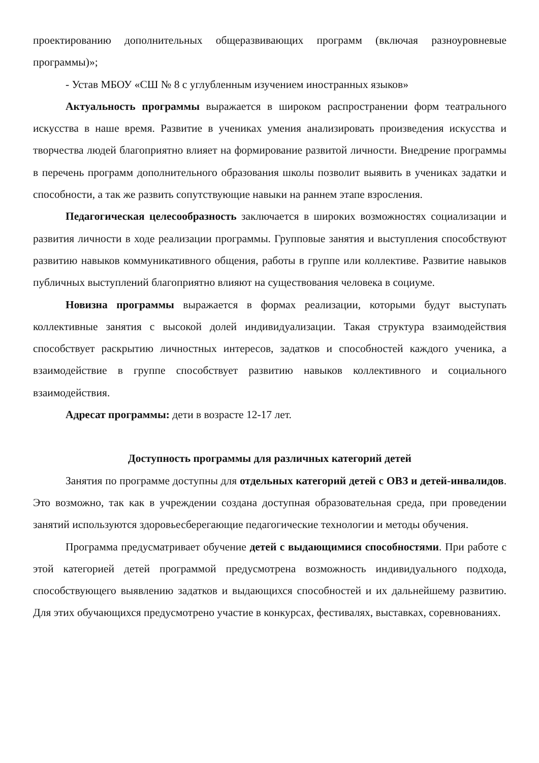проектированию дополнительных общеразвивающих программ (включая разноуровневые программы)»;
- Устав МБОУ «СШ № 8 с углубленным изучением иностранных языков»
Актуальность программы выражается в широком распространении форм театрального искусства в наше время. Развитие в учениках умения анализировать произведения искусства и творчества людей благоприятно влияет на формирование развитой личности. Внедрение программы в перечень программ дополнительного образования школы позволит выявить в учениках задатки и способности, а так же развить сопутствующие навыки на раннем этапе взросления.
Педагогическая целесообразность заключается в широких возможностях социализации и развития личности в ходе реализации программы. Групповые занятия и выступления способствуют развитию навыков коммуникативного общения, работы в группе или коллективе. Развитие навыков публичных выступлений благоприятно влияют на существования человека в социуме.
Новизна программы выражается в формах реализации, которыми будут выступать коллективные занятия с высокой долей индивидуализации. Такая структура взаимодействия способствует раскрытию личностных интересов, задатков и способностей каждого ученика, а взаимодействие в группе способствует развитию навыков коллективного и социального взаимодействия.
Адресат программы: дети в возрасте 12-17 лет.
Доступность программы для различных категорий детей
Занятия по программе доступны для отдельных категорий детей с ОВЗ и детей-инвалидов. Это возможно, так как в учреждении создана доступная образовательная среда, при проведении занятий используются здоровьесберегающие педагогические технологии и методы обучения.
Программа предусматривает обучение детей с выдающимися способностями. При работе с этой категорией детей программой предусмотрена возможность индивидуального подхода, способствующего выявлению задатков и выдающихся способностей и их дальнейшему развитию. Для этих обучающихся предусмотрено участие в конкурсах, фестивалях, выставках, соревнованиях.